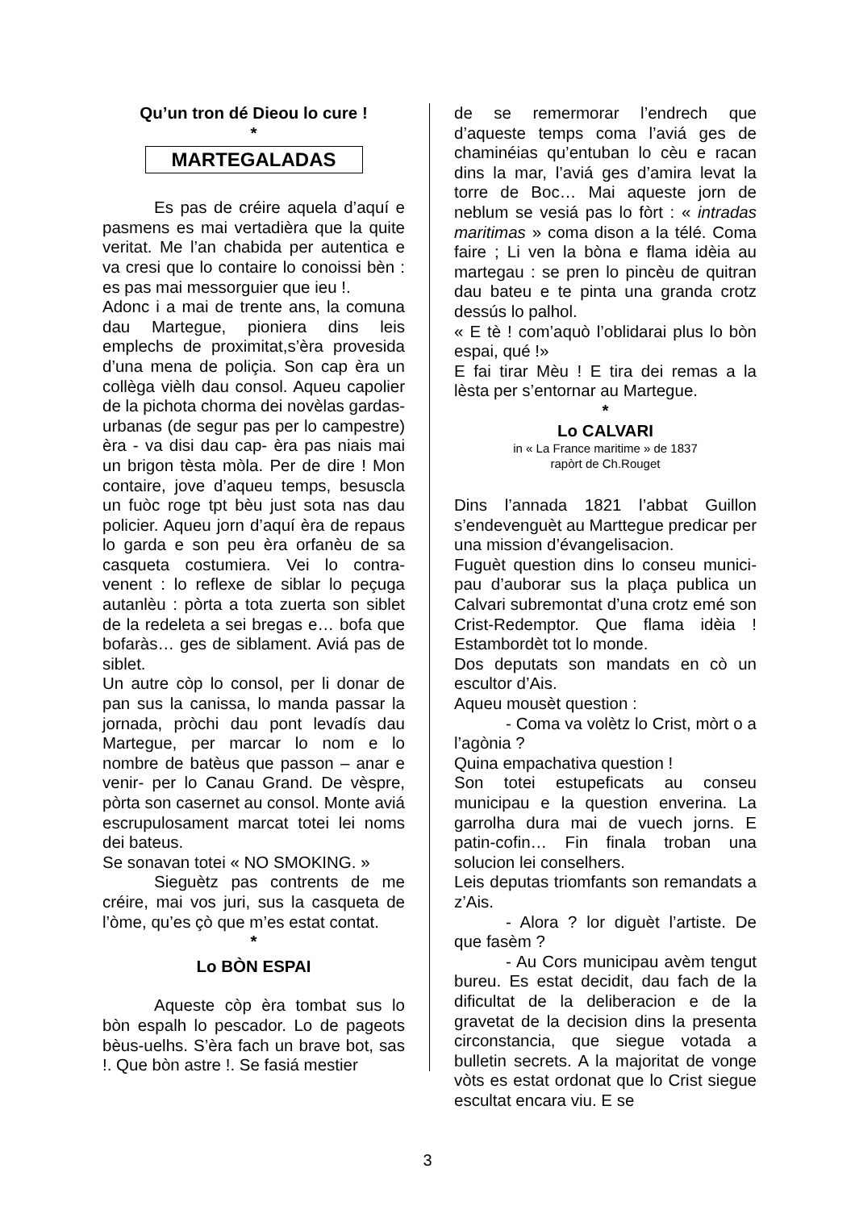Qu’un tron dé Dieou lo cure !
*
MARTEGALADAS
Es pas de créire aquela d’aquí e pasmens es mai vertadièra que la quite veritat. Me l’an chabida per autentica e va cresi que lo contaire lo conoissi bèn : es pas mai messorguier que ieu !.
Adonc i a mai de trente ans, la comuna dau Martegue, pioniera dins leis emplechs de proximitat,s’èra provesida d’una mena de poliçia. Son cap èra un collèga vièlh dau consol. Aqueu capolier de la pichota chorma dei novèlas gardas-urbanas (de segur pas per lo campestre) èra - va disi dau cap- èra pas niais mai un brigon tèsta mòla. Per de dire ! Mon contaire, jove d’aqueu temps, besuscla un fuòc roge tpt bèu just sota nas dau policier. Aqueu jorn d’aquí èra de repaus lo garda e son peu èra orfanèu de sa casqueta costumiera. Vei lo contra-venent : lo reflexe de siblar lo peçuga autanlèu : pòrta a tota zuerta son siblet de la redeleta a sei bregas e… bofa que bofaràs… ges de siblament. Aviá pas de siblet.
Un autre còp lo consol, per li donar de pan sus la canissa, lo manda passar la jornada, pròchi dau pont levadís dau Martegue, per marcar lo nom e lo nombre de batèus que passon – anar e venir- per lo Canau Grand. De vèspre, pòrta son casernet au consol. Monte aviá escrupulosament marcat totei lei noms dei bateus.
Se sonavan totei « NO SMOKING. »
Sieguètz pas contrents de me créire, mai vos juri, sus la casqueta de l’òme, qu’es çò que m’es estat contat.
*
Lo BÒN ESPAI
Aqueste còp èra tombat sus lo bòn espalh lo pescador. Lo de pageots bèus-uelhs. S’èra fach un brave bot, sas !. Que bòn astre !. Se fasiá mestier
de se remermorar l’endrech que d’aqueste temps coma l’aviá ges de chaminéias qu’entuban lo cèu e racan dins la mar, l’aviá ges d’amira levat la torre de Boc… Mai aqueste jorn de neblum se vesiá pas lo fòrt : « intradas maritimas » coma dison a la télé. Coma faire ; Li ven la bòna e flama idèia au martegau : se pren lo pincèu de quitran dau bateu e te pinta una granda crotz dessús lo palhol.
« E tè ! com’aquò l’oblidarai plus lo bòn espai, qué !»
E fai tirar Mèu ! E tira dei remas a la lèsta per s’entornar au Martegue.
*
Lo CALVARI
in « La France maritime » de 1837
rapòrt de Ch.Rouget
Dins l’annada 1821 l’abbat Guillon s’endevenguèt au Marttegue predicar per una mission d’évangelisacion.
Fuguèt question dins lo conseu munici-pau d’auborar sus la plaça publica un Calvari subremontat d’una crotz emé son Crist-Redemptor. Que flama idèia ! Estambordèt tot lo monde.
Dos deputats son mandats en cò un escultor d’Ais.
Aqueu mousèt question :
- Coma va volètz lo Crist, mòrt o a l’agònia ?
Quina empachativa question !
Son totei estupeficats au conseu municipau e la question enverina. La garrolha dura mai de vuech jorns. E patin-cofin… Fin finala troban una solucion lei conselhers.
Leis deputas triomfants son remandats a z’Ais.
- Alora ? lor diguèt l’artiste. De que fasèm ?
- Au Cors municipau avèm tengut bureu. Es estat decidit, dau fach de la dificultat de la deliberacion e de la gravetat de la decision dins la presenta circonstancia, que siegue votada a bulletin secrets. A la majoritat de vonge vòts es estat ordonat que lo Crist siegue escultat encara viu. E se
3